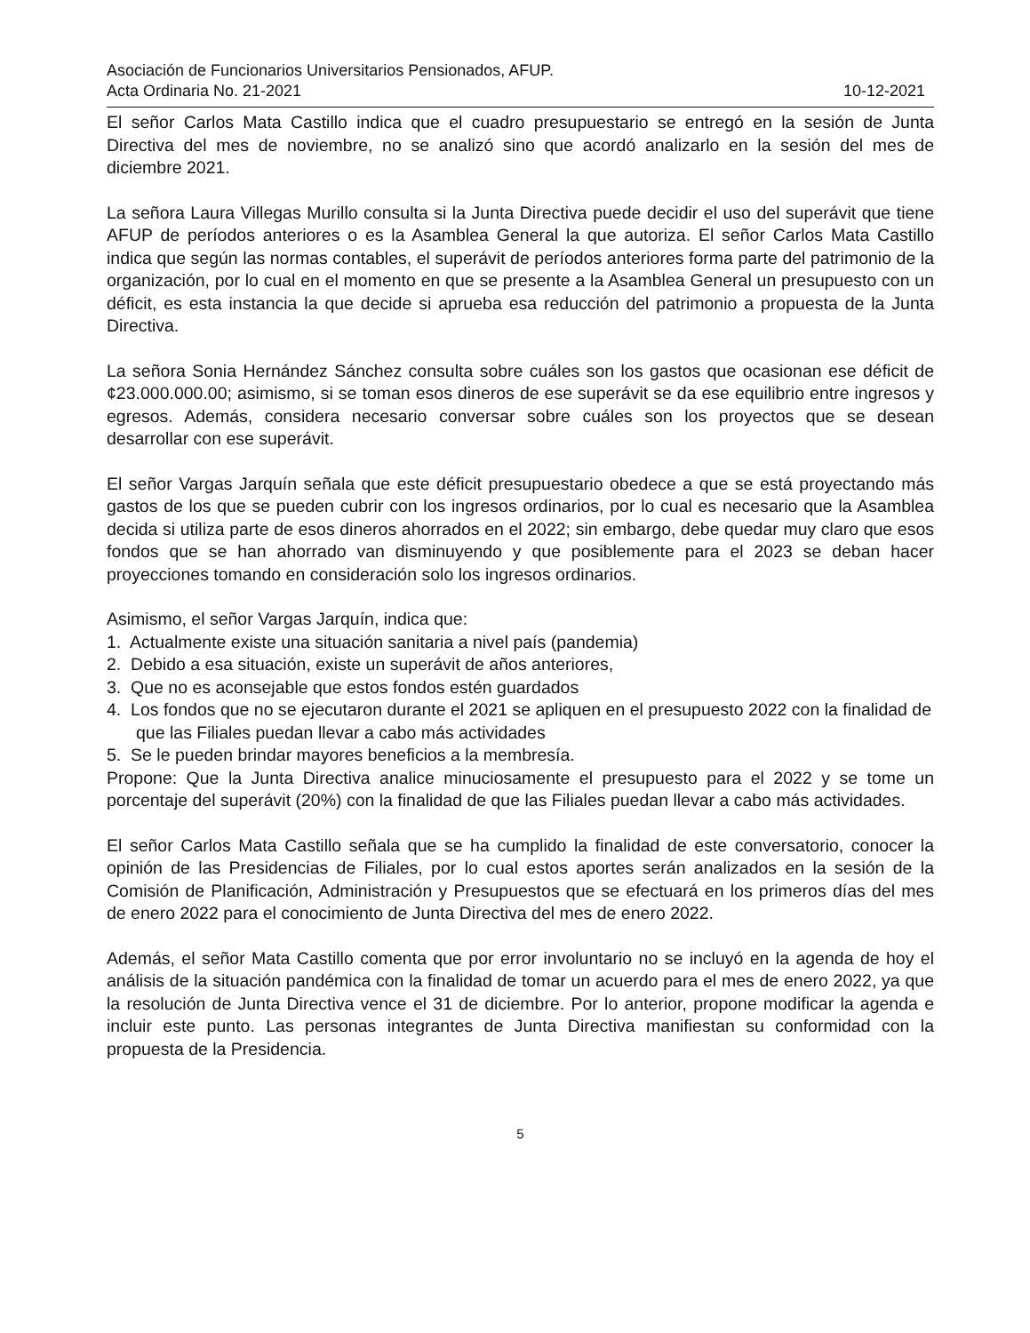Asociación de Funcionarios Universitarios Pensionados, AFUP.
Acta Ordinaria No. 21-2021 10-12-2021
El señor Carlos Mata Castillo indica que el cuadro presupuestario se entregó en la sesión de Junta Directiva del mes de noviembre, no se analizó sino que acordó analizarlo en la sesión del mes de diciembre 2021.
La señora Laura Villegas Murillo consulta si la Junta Directiva puede decidir el uso del superávit que tiene AFUP de períodos anteriores o es la Asamblea General la que autoriza. El señor Carlos Mata Castillo indica que según las normas contables, el superávit de períodos anteriores forma parte del patrimonio de la organización, por lo cual en el momento en que se presente a la Asamblea General un presupuesto con un déficit, es esta instancia la que decide si aprueba esa reducción del patrimonio a propuesta de la Junta Directiva.
La señora Sonia Hernández Sánchez consulta sobre cuáles son los gastos que ocasionan ese déficit de ¢23.000.000.00; asimismo, si se toman esos dineros de ese superávit se da ese equilibrio entre ingresos y egresos. Además, considera necesario conversar sobre cuáles son los proyectos que se desean desarrollar con ese superávit.
El señor Vargas Jarquín señala que este déficit presupuestario obedece a que se está proyectando más gastos de los que se pueden cubrir con los ingresos ordinarios, por lo cual es necesario que la Asamblea decida si utiliza parte de esos dineros ahorrados en el 2022; sin embargo, debe quedar muy claro que esos fondos que se han ahorrado van disminuyendo y que posiblemente para el 2023 se deban hacer proyecciones tomando en consideración solo los ingresos ordinarios.
Asimismo, el señor Vargas Jarquín, indica que:
1. Actualmente existe una situación sanitaria a nivel país (pandemia)
2. Debido a esa situación, existe un superávit de años anteriores,
3. Que no es aconsejable que estos fondos estén guardados
4. Los fondos que no se ejecutaron durante el 2021 se apliquen en el presupuesto 2022 con la finalidad de que las Filiales puedan llevar a cabo más actividades
5. Se le pueden brindar mayores beneficios a la membresía.
Propone: Que la Junta Directiva analice minuciosamente el presupuesto para el 2022 y se tome un porcentaje del superávit (20%) con la finalidad de que las Filiales puedan llevar a cabo más actividades.
El señor Carlos Mata Castillo señala que se ha cumplido la finalidad de este conversatorio, conocer la opinión de las Presidencias de Filiales, por lo cual estos aportes serán analizados en la sesión de la Comisión de Planificación, Administración y Presupuestos que se efectuará en los primeros días del mes de enero 2022 para el conocimiento de Junta Directiva del mes de enero 2022.
Además, el señor Mata Castillo comenta que por error involuntario no se incluyó en la agenda de hoy el análisis de la situación pandémica con la finalidad de tomar un acuerdo para el mes de enero 2022, ya que la resolución de Junta Directiva vence el 31 de diciembre. Por lo anterior, propone modificar la agenda e incluir este punto. Las personas integrantes de Junta Directiva manifiestan su conformidad con la propuesta de la Presidencia.
5